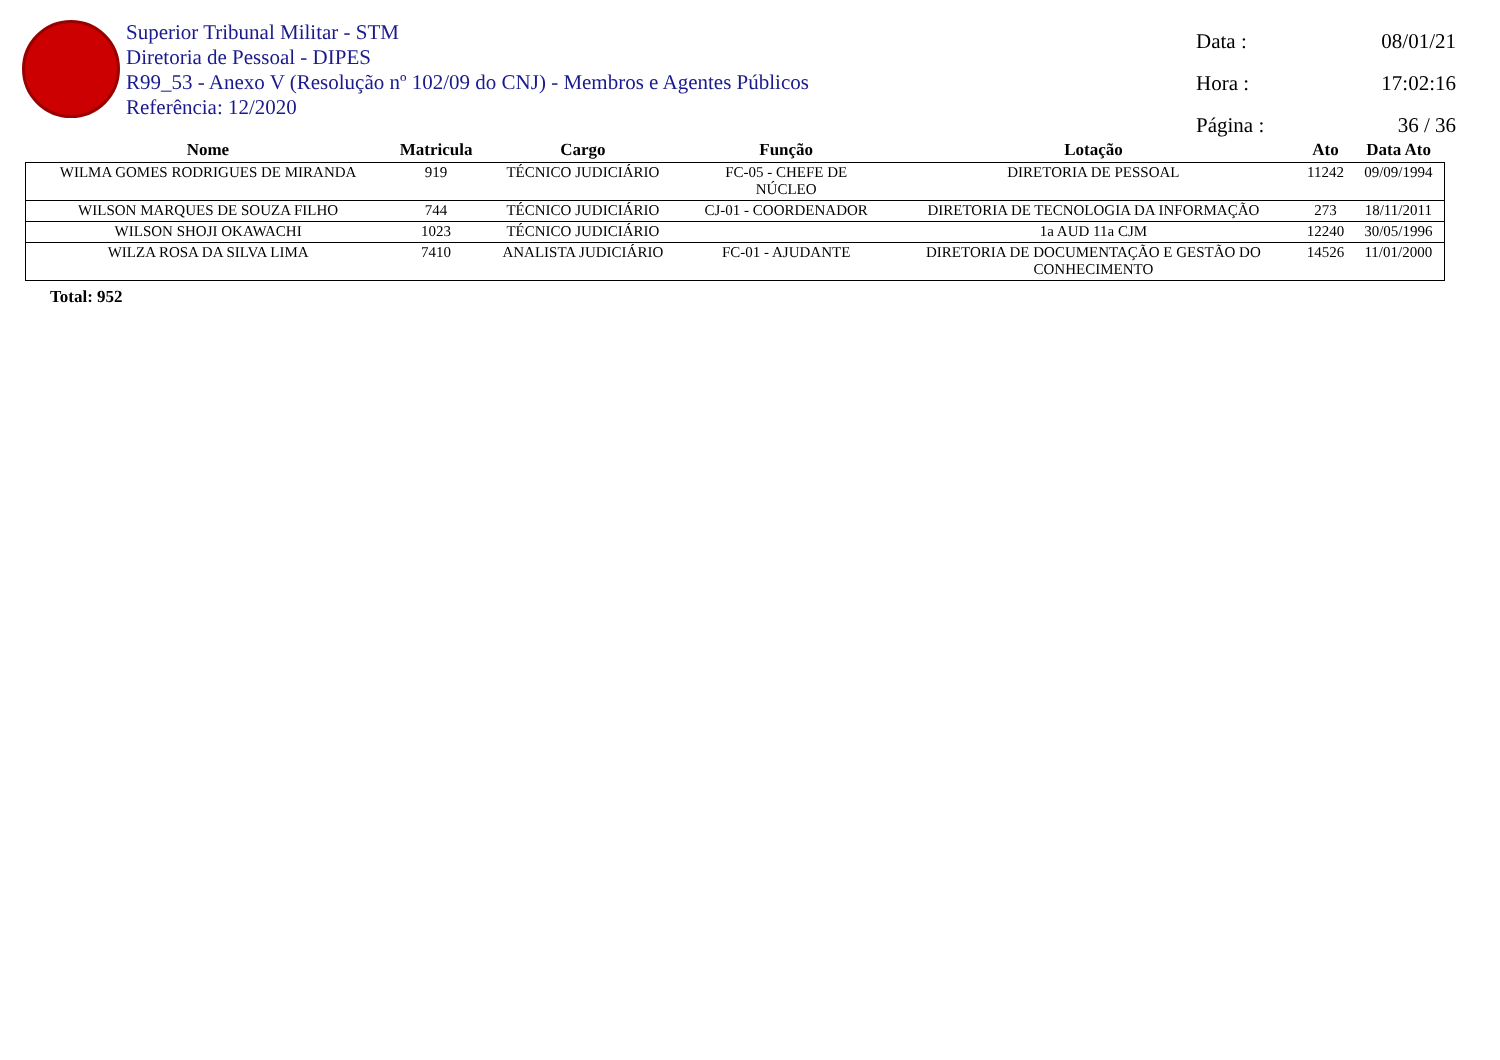Superior Tribunal Militar - STM
Diretoria de Pessoal - DIPES
R99_53 - Anexo V (Resolução nº 102/09 do CNJ) - Membros e Agentes Públicos
Referência: 12/2020
Data : 08/01/21
Hora : 17:02:16
Página : 36 / 36
| Nome | Matricula | Cargo | Função | Lotação | Ato | Data Ato |
| --- | --- | --- | --- | --- | --- | --- |
| WILMA GOMES RODRIGUES DE MIRANDA | 919 | TÉCNICO JUDICIÁRIO | FC-05 - CHEFE DE NÚCLEO | DIRETORIA DE PESSOAL | 11242 | 09/09/1994 |
| WILSON MARQUES DE SOUZA FILHO | 744 | TÉCNICO JUDICIÁRIO | CJ-01 - COORDENADOR | DIRETORIA DE TECNOLOGIA DA INFORMAÇÃO | 273 | 18/11/2011 |
| WILSON SHOJI OKAWACHI | 1023 | TÉCNICO JUDICIÁRIO | | 1a AUD 11a CJM | 12240 | 30/05/1996 |
| WILZA ROSA DA SILVA LIMA | 7410 | ANALISTA JUDICIÁRIO | FC-01 - AJUDANTE | DIRETORIA DE DOCUMENTAÇÃO E GESTÃO DO CONHECIMENTO | 14526 | 11/01/2000 |
Total: 952